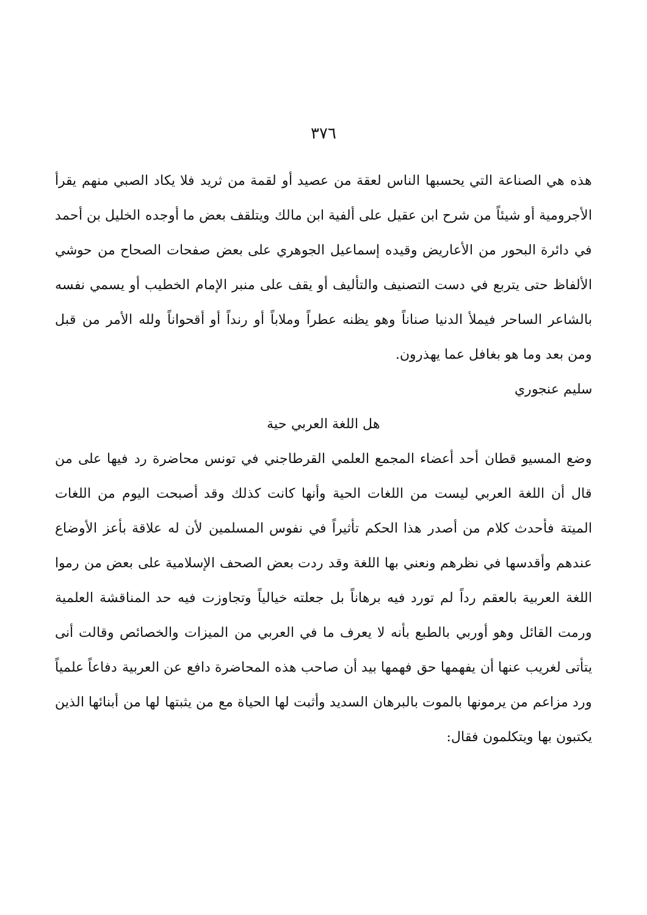٣٧٦
هذه هي الصناعة التي يحسبها الناس لعقة من عصيد أو لقمة من ثريد فلا يكاد الصبي منهم يقرأ الأجرومية أو شيئاً من شرح ابن عقيل على ألفية ابن مالك ويتلقف بعض ما أوجده الخليل بن أحمد في دائرة البحور من الأعاريض وقيده إسماعيل الجوهري على بعض صفحات الصحاح من حوشي الألفاظ حتى يتربع في دست التصنيف والتأليف أو يقف على منبر الإمام الخطيب أو يسمي نفسه بالشاعر الساحر فيملأ الدنيا صناناً وهو يظنه عطراً وملاباً أو رنداً أو أقحواناً ولله الأمر من قبل ومن بعد وما هو بغافل عما يهذرون.
سليم عنجوري
هل اللغة العربي حية
وضع المسيو قطان أحد أعضاء المجمع العلمي القرطاجني في تونس محاضرة رد فيها على من قال أن اللغة العربي ليست من اللغات الحية وأنها كانت كذلك وقد أصبحت اليوم من اللغات الميتة فأحدث كلام من أصدر هذا الحكم تأثيراً في نفوس المسلمين لأن له علاقة بأعز الأوضاع عندهم وأقدسها في نظرهم ونعني بها اللغة وقد ردت بعض الصحف الإسلامية على بعض من رموا اللغة العربية بالعقم رداً لم تورد فيه برهاناً بل جعلته خيالياً وتجاوزت فيه حد المناقشة العلمية ورمت القائل وهو أوربي بالطبع بأنه لا يعرف ما في العربي من الميزات والخصائص وقالت أنى يتأتى لغريب عنها أن يفهمها حق فهمها بيد أن صاحب هذه المحاضرة دافع عن العربية دفاعاً علمياً ورد مزاعم من يرمونها بالموت بالبرهان السديد وأثبت لها الحياة مع من يثبتها لها من أبنائها الذين يكتبون بها ويتكلمون فقال: